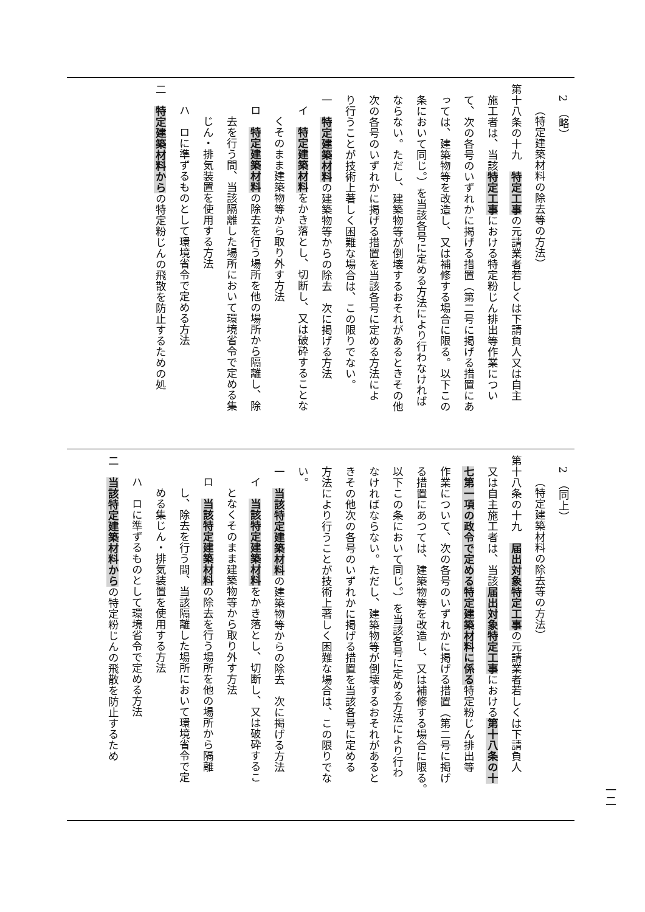2　（略）
（特定建築材料の除去等の方法）
第十八条の十九　特定工事の元請業者若しくは下請負人又は自主
施工者は、当該特定工事における特定粉じん排出等作業につい
て、次の各号のいずれかに掲げる措置（第二号に掲げる措置にあ
っては、建築物等を改造し、又は補修する場合に限る。以下この
条において同じ。）を当該各号に定める方法により行わなければ
ならない。ただし、建築物等が倒壊するおそれがあるときその他
次の各号のいずれかに掲げる措置を当該各号に定める方法によ
り行うことが技術上著しく困難な場合は、この限りでない。
一　特定建築材料の建築物等からの除去　次に掲げる方法
イ　特定建築材料をかき落とし、切断し、又は破砕することな
くそのまま建築物等から取り外す方法
ロ　特定建築材料の除去を行う場所を他の場所から隔離し、除
去を行う間、当該隔離した場所において環境省令で定める集
じん・排気装置を使用する方法
ハ　ロに準ずるものとして環境省令で定める方法
二　特定建築材料からの特定粉じんの飛散を防止するための処
2　（同上）
（特定建築材料の除去等の方法）
第十八条の十九　届出対象特定工事の元請業者若しくは下請負人
又は自主施工者は、当該届出対象特定工事における第十八条の十
七第一項の政令で定める特定建築材料に係る特定粉じん排出等
作業について、次の各号のいずれかに掲げる措置（第二号に掲げ
る措置にあつては、建築物等を改造し、又は補修する場合に限る。
以下この条において同じ。）を当該各号に定める方法により行わ
なければならない。ただし、建築物等が倒壊するおそれがあると
きその他次の各号のいずれかに掲げる措置を当該各号に定める
方法により行うことが技術上著しく困難な場合は、この限りでな
い。
一　当該特定建築材料の建築物等からの除去　次に掲げる方法
イ　当該特定建築材料をかき落とし、切断し、又は破砕するこ
となくそのまま建築物等から取り外す方法
ロ　当該特定建築材料の除去を行う場所を他の場所から隔離
し、除去を行う間、当該隔離した場所において環境省令で定
める集じん・排気装置を使用する方法
ハ　ロに準ずるものとして環境省令で定める方法
二　当該特定建築材料からの特定粉じんの飛散を防止するため
一二